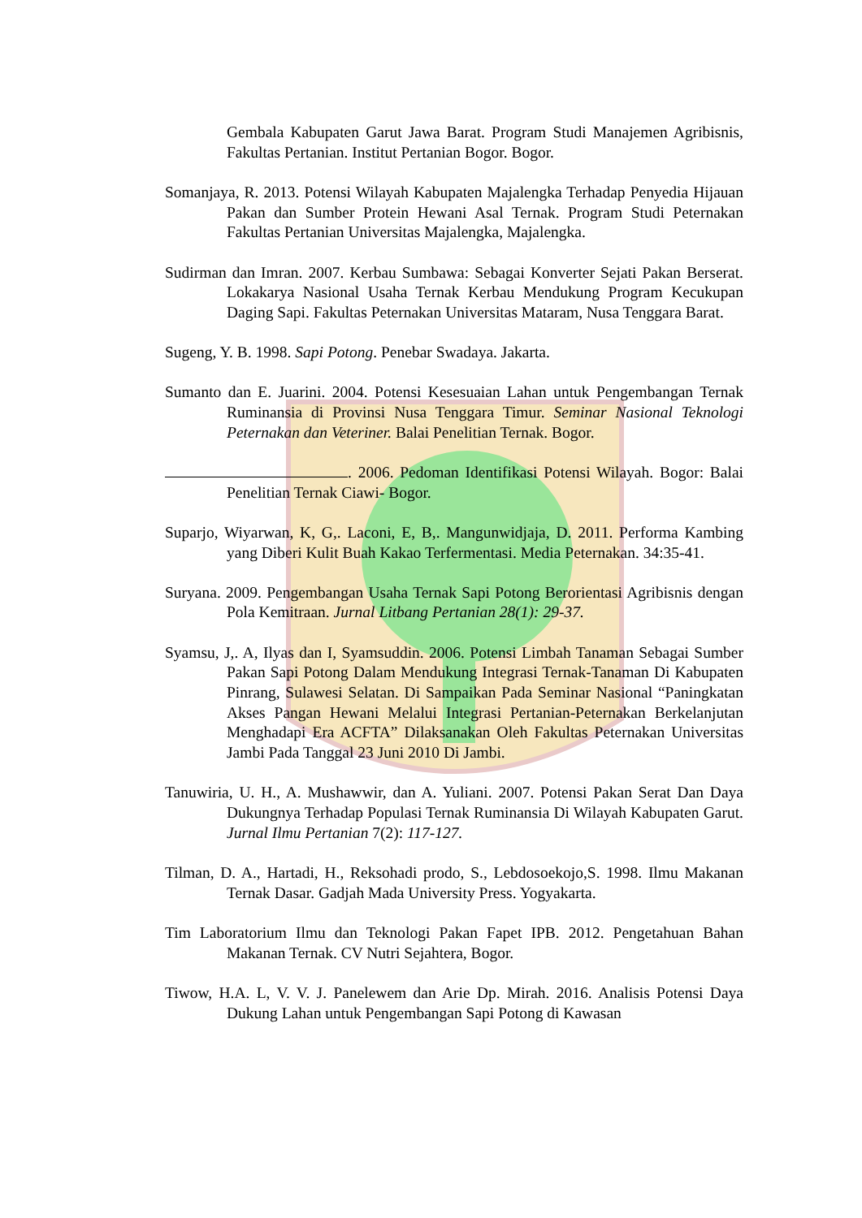Gembala Kabupaten Garut Jawa Barat. Program Studi Manajemen Agribisnis, Fakultas Pertanian. Institut Pertanian Bogor. Bogor.
Somanjaya, R. 2013. Potensi Wilayah Kabupaten Majalengka Terhadap Penyedia Hijauan Pakan dan Sumber Protein Hewani Asal Ternak. Program Studi Peternakan Fakultas Pertanian Universitas Majalengka, Majalengka.
Sudirman dan Imran. 2007. Kerbau Sumbawa: Sebagai Konverter Sejati Pakan Berserat. Lokakarya Nasional Usaha Ternak Kerbau Mendukung Program Kecukupan Daging Sapi. Fakultas Peternakan Universitas Mataram, Nusa Tenggara Barat.
Sugeng, Y. B. 1998. Sapi Potong. Penebar Swadaya. Jakarta.
Sumanto dan E. Juarini. 2004. Potensi Kesesuaian Lahan untuk Pengembangan Ternak Ruminansia di Provinsi Nusa Tenggara Timur. Seminar Nasional Teknologi Peternakan dan Veteriner. Balai Penelitian Ternak. Bogor.
. 2006. Pedoman Identifikasi Potensi Wilayah. Bogor: Balai Penelitian Ternak Ciawi- Bogor.
Suparjo, Wiyarwan, K, G,. Laconi, E, B,. Mangunwidjaja, D. 2011. Performa Kambing yang Diberi Kulit Buah Kakao Terfermentasi. Media Peternakan. 34:35-41.
Suryana. 2009. Pengembangan Usaha Ternak Sapi Potong Berorientasi Agribisnis dengan Pola Kemitraan. Jurnal Litbang Pertanian 28(1): 29-37.
Syamsu, J,. A, Ilyas dan I, Syamsuddin. 2006. Potensi Limbah Tanaman Sebagai Sumber Pakan Sapi Potong Dalam Mendukung Integrasi Ternak-Tanaman Di Kabupaten Pinrang, Sulawesi Selatan. Di Sampaikan Pada Seminar Nasional “Paningkatan Akses Pangan Hewani Melalui Integrasi Pertanian-Peternakan Berkelanjutan Menghadapi Era ACFTA” Dilaksanakan Oleh Fakultas Peternakan Universitas Jambi Pada Tanggal 23 Juni 2010 Di Jambi.
Tanuwiria, U. H., A. Mushawwir, dan A. Yuliani. 2007. Potensi Pakan Serat Dan Daya Dukungnya Terhadap Populasi Ternak Ruminansia Di Wilayah Kabupaten Garut. Jurnal Ilmu Pertanian 7(2): 117-127.
Tilman, D. A., Hartadi, H., Reksohadi prodo, S., Lebdosoekojo,S. 1998. Ilmu Makanan Ternak Dasar. Gadjah Mada University Press. Yogyakarta.
Tim Laboratorium Ilmu dan Teknologi Pakan Fapet IPB. 2012. Pengetahuan Bahan Makanan Ternak. CV Nutri Sejahtera, Bogor.
Tiwow, H.A. L, V. V. J. Panelewem dan Arie Dp. Mirah. 2016. Analisis Potensi Daya Dukung Lahan untuk Pengembangan Sapi Potong di Kawasan